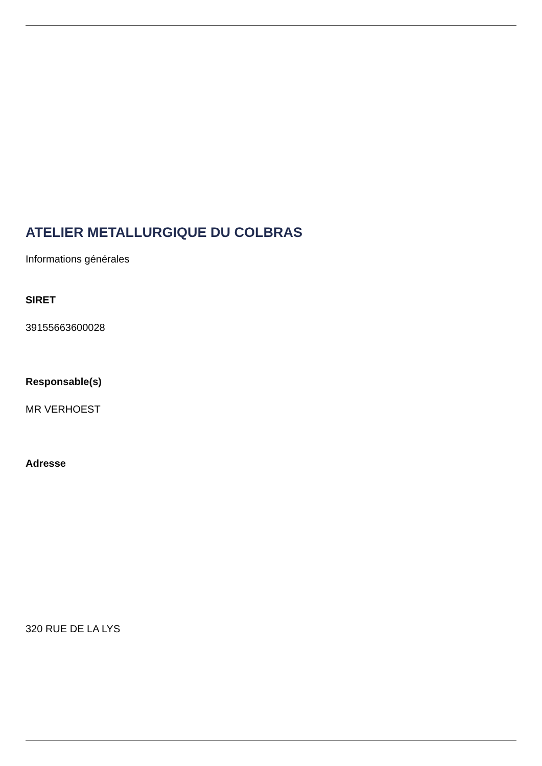ATELIER METALLURGIQUE DU COLBRAS
Informations générales
SIRET
39155663600028
Responsable(s)
MR VERHOEST
Adresse
320 RUE DE LA LYS